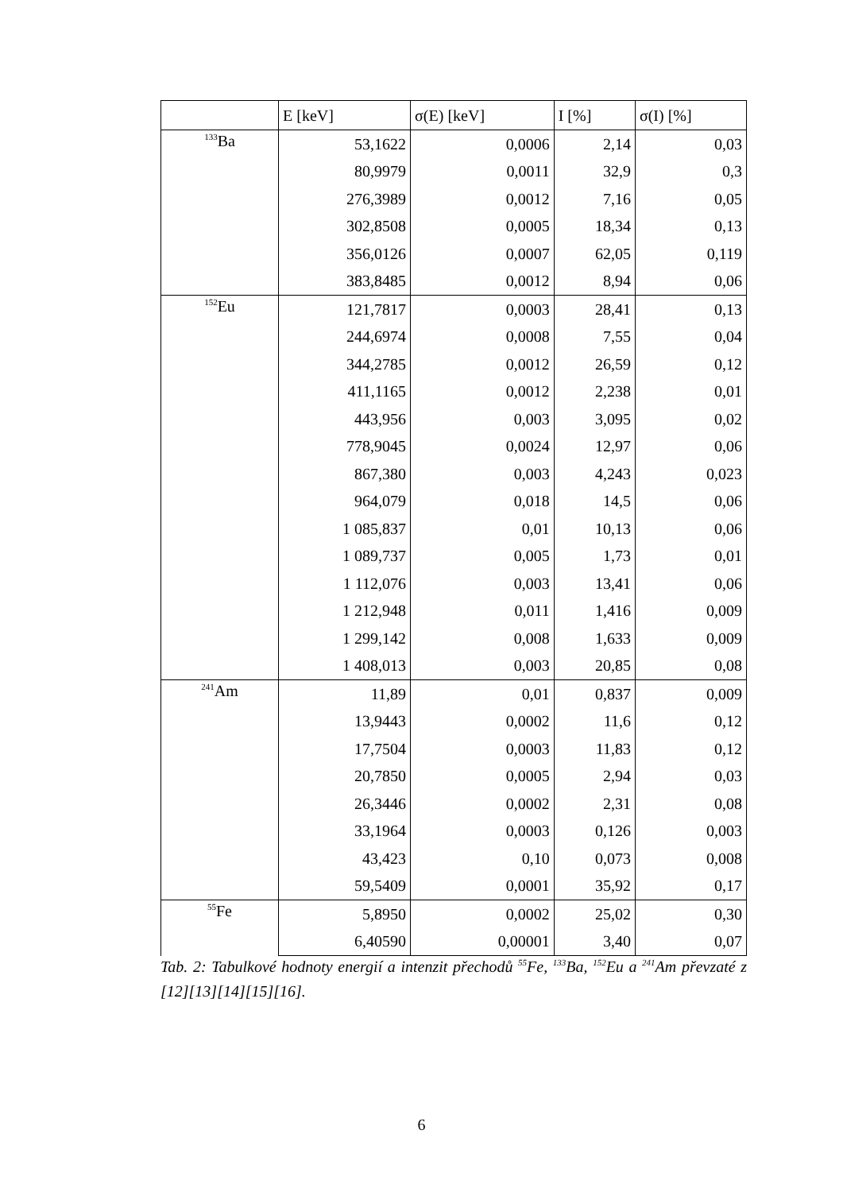| | E [keV] | σ(E) [keV] | I [%] | σ(I) [%] |
| --- | --- | --- | --- | --- |
| <sup>133</sup>Ba | 53,1622 | 0,0006 | 2,14 | 0,03 |
| | 80,9979 | 0,0011 | 32,9 | 0,3 |
| | 276,3989 | 0,0012 | 7,16 | 0,05 |
| | 302,8508 | 0,0005 | 18,34 | 0,13 |
| | 356,0126 | 0,0007 | 62,05 | 0,119 |
| | 383,8485 | 0,0012 | 8,94 | 0,06 |
| <sup>152</sup>Eu | 121,7817 | 0,0003 | 28,41 | 0,13 |
| | 244,6974 | 0,0008 | 7,55 | 0,04 |
| | 344,2785 | 0,0012 | 26,59 | 0,12 |
| | 411,1165 | 0,0012 | 2,238 | 0,01 |
| | 443,956 | 0,003 | 3,095 | 0,02 |
| | 778,9045 | 0,0024 | 12,97 | 0,06 |
| | 867,380 | 0,003 | 4,243 | 0,023 |
| | 964,079 | 0,018 | 14,5 | 0,06 |
| | 1 085,837 | 0,01 | 10,13 | 0,06 |
| | 1 089,737 | 0,005 | 1,73 | 0,01 |
| | 1 112,076 | 0,003 | 13,41 | 0,06 |
| | 1 212,948 | 0,011 | 1,416 | 0,009 |
| | 1 299,142 | 0,008 | 1,633 | 0,009 |
| | 1 408,013 | 0,003 | 20,85 | 0,08 |
| <sup>241</sup>Am | 11,89 | 0,01 | 0,837 | 0,009 |
| | 13,9443 | 0,0002 | 11,6 | 0,12 |
| | 17,7504 | 0,0003 | 11,83 | 0,12 |
| | 20,7850 | 0,0005 | 2,94 | 0,03 |
| | 26,3446 | 0,0002 | 2,31 | 0,08 |
| | 33,1964 | 0,0003 | 0,126 | 0,003 |
| | 43,423 | 0,10 | 0,073 | 0,008 |
| | 59,5409 | 0,0001 | 35,92 | 0,17 |
| <sup>55</sup>Fe | 5,8950 | 0,0002 | 25,02 | 0,30 |
| | 6,40590 | 0,00001 | 3,40 | 0,07 |
Tab. 2: Tabulkové hodnoty energií a intenzit přechodů <sup>55</sup>Fe, <sup>133</sup>Ba, <sup>152</sup>Eu a <sup>241</sup>Am převzaté z [12][13][14][15][16].
6